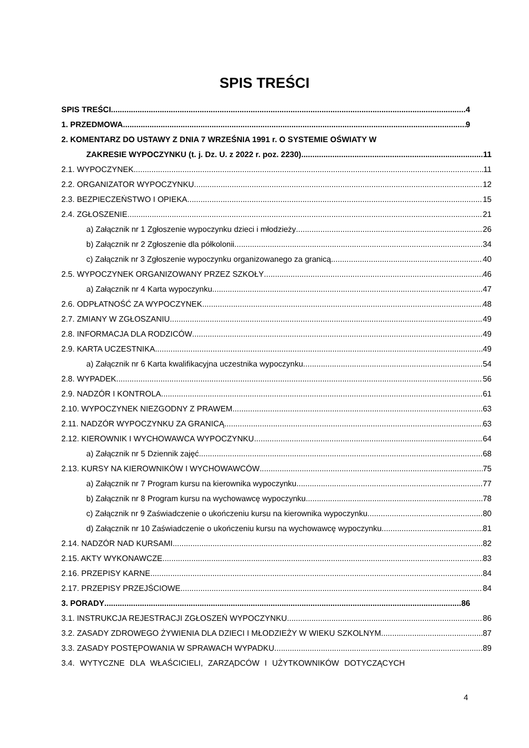SPIS TREŚCI
SPIS TREŚCI 4
1. PRZEDMOWA 9
2. KOMENTARZ DO USTAWY Z DNIA 7 WRZEŚNIA 1991 r. O SYSTEMIE OŚWIATY W
ZAKRESIE WYPOCZYNKU (t. j. Dz. U. z 2022 r. poz. 2230) 11
2.1. WYPOCZYNEK 11
2.2. ORGANIZATOR WYPOCZYNKU 12
2.3. BEZPIECZEŃSTWO I OPIEKA 15
2.4. ZGŁOSZENIE 21
a) Załącznik nr 1 Zgłoszenie wypoczynku dzieci i młodzieży 26
b) Załącznik nr 2 Zgłoszenie dla półkolonii 34
c) Załącznik nr 3 Zgłoszenie wypoczynku organizowanego za granicą 40
2.5. WYPOCZYNEK ORGANIZOWANY PRZEZ SZKOŁY 46
a) Załącznik nr 4 Karta wypoczynku 47
2.6. ODPŁATNOŚĆ ZA WYPOCZYNEK 48
2.7. ZMIANY W ZGŁOSZANIU 49
2.8. INFORMACJA DLA RODZICÓW 49
2.9. KARTA UCZESTNIKA 49
a) Załącznik nr 6 Karta kwalifikacyjna uczestnika wypoczynku 54
2.8. WYPADEK 56
2.9. NADZÓR I KONTROLA 61
2.10. WYPOCZYNEK NIEZGODNY Z PRAWEM 63
2.11. NADZÓR WYPOCZYNKU ZA GRANICĄ 63
2.12. KIEROWNIK I WYCHOWAWCA WYPOCZYNKU 64
a) Załącznik nr 5 Dziennik zajęć 68
2.13. KURSY NA KIEROWNIKÓW I WYCHOWAWCÓW 75
a) Załącznik nr 7 Program kursu na kierownika wypoczynku 77
b) Załącznik nr 8 Program kursu na wychowawcę wypoczynku 78
c) Załącznik nr 9 Zaświadczenie o ukończeniu kursu na kierownika wypoczynku 80
d) Załącznik nr 10 Zaświadczenie o ukończeniu kursu na wychowawcę wypoczynku 81
2.14. NADZÓR NAD KURSAMI 82
2.15. AKTY WYKONAWCZE 83
2.16. PRZEPISY KARNE 84
2.17. PRZEPISY PRZEJŚCIOWE 84
3. PORADY 86
3.1. INSTRUKCJA REJESTRACJI ZGŁOSZEŃ WYPOCZYNKU 86
3.2. ZASADY ZDROWEGO ŻYWIENIA DLA DZIECI I MŁODZIEŻY W WIEKU SZKOLNYM 87
3.3. ZASADY POSTĘPOWANIA W SPRAWACH WYPADKU 89
3.4. WYTYCZNE DLA WŁAŚCICIELI, ZARZĄDCÓW I UŻYTKOWNIKÓW DOTYCZĄCYCH
4